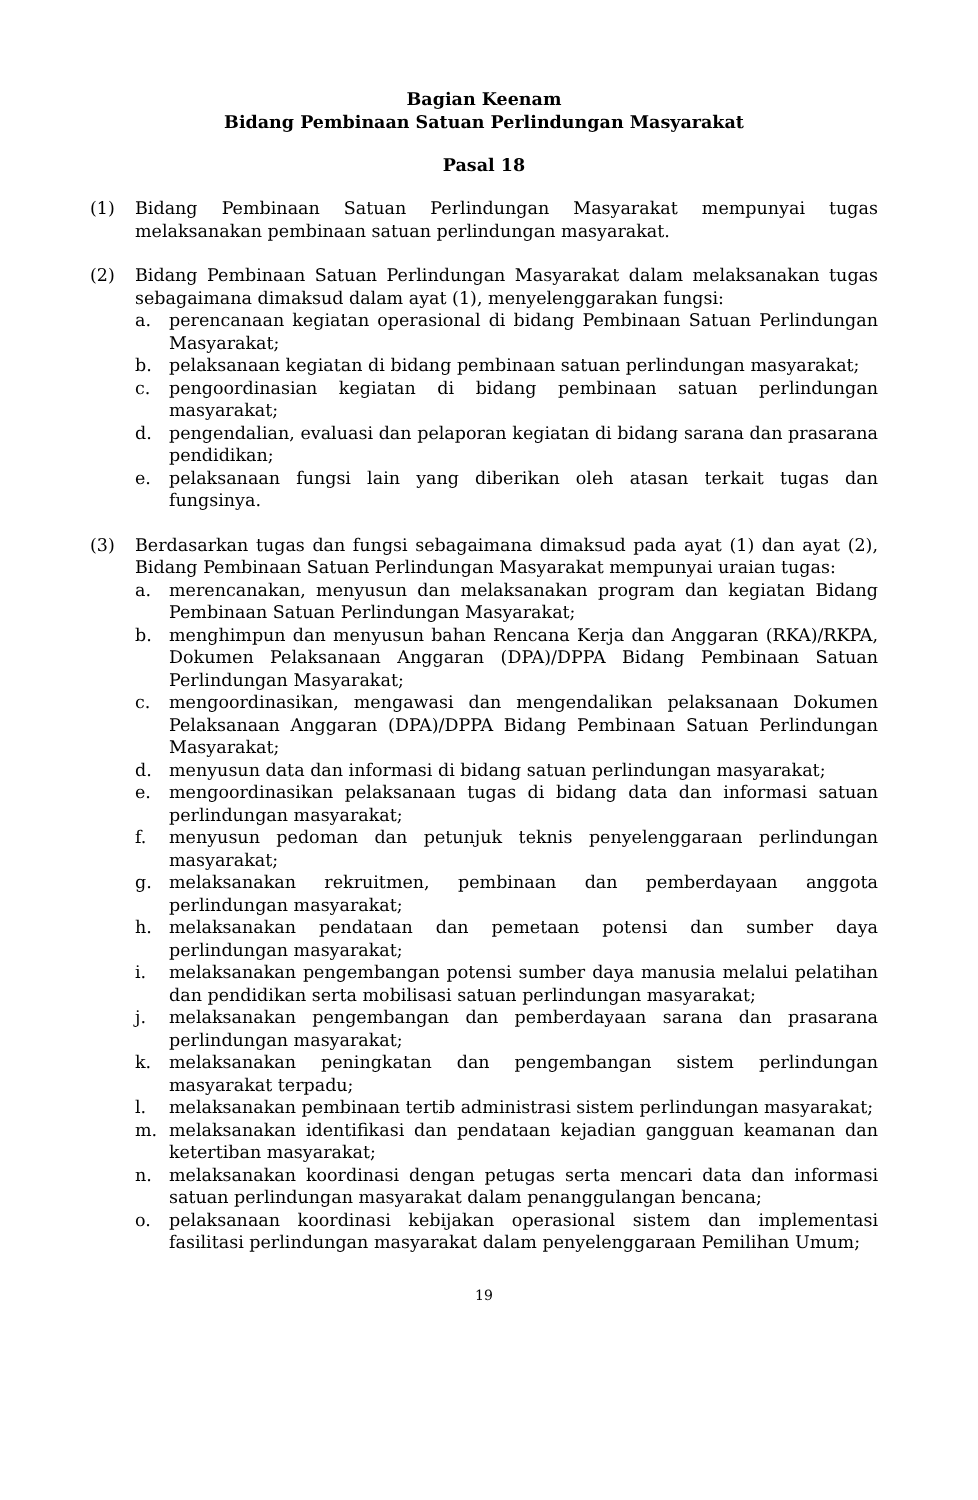Bagian Keenam
Bidang Pembinaan Satuan Perlindungan Masyarakat
Pasal 18
(1) Bidang Pembinaan Satuan Perlindungan Masyarakat mempunyai tugas melaksanakan pembinaan satuan perlindungan masyarakat.
(2) Bidang Pembinaan Satuan Perlindungan Masyarakat dalam melaksanakan tugas sebagaimana dimaksud dalam ayat (1), menyelenggarakan fungsi:
a. perencanaan kegiatan operasional di bidang Pembinaan Satuan Perlindungan Masyarakat;
b. pelaksanaan kegiatan di bidang pembinaan satuan perlindungan masyarakat;
c. pengoordinasian kegiatan di bidang pembinaan satuan perlindungan masyarakat;
d. pengendalian, evaluasi dan pelaporan kegiatan di bidang sarana dan prasarana pendidikan;
e. pelaksanaan fungsi lain yang diberikan oleh atasan terkait tugas dan fungsinya.
(3) Berdasarkan tugas dan fungsi sebagaimana dimaksud pada ayat (1) dan ayat (2), Bidang Pembinaan Satuan Perlindungan Masyarakat mempunyai uraian tugas:
a. merencanakan, menyusun dan melaksanakan program dan kegiatan Bidang Pembinaan Satuan Perlindungan Masyarakat;
b. menghimpun dan menyusun bahan Rencana Kerja dan Anggaran (RKA)/RKPA, Dokumen Pelaksanaan Anggaran (DPA)/DPPA Bidang Pembinaan Satuan Perlindungan Masyarakat;
c. mengoordinasikan, mengawasi dan mengendalikan pelaksanaan Dokumen Pelaksanaan Anggaran (DPA)/DPPA Bidang Pembinaan Satuan Perlindungan Masyarakat;
d. menyusun data dan informasi di bidang satuan perlindungan masyarakat;
e. mengoordinasikan pelaksanaan tugas di bidang data dan informasi satuan perlindungan masyarakat;
f. menyusun pedoman dan petunjuk teknis penyelenggaraan perlindungan masyarakat;
g. melaksanakan rekruitmen, pembinaan dan pemberdayaan anggota perlindungan masyarakat;
h. melaksanakan pendataan dan pemetaan potensi dan sumber daya perlindungan masyarakat;
i. melaksanakan pengembangan potensi sumber daya manusia melalui pelatihan dan pendidikan serta mobilisasi satuan perlindungan masyarakat;
j. melaksanakan pengembangan dan pemberdayaan sarana dan prasarana perlindungan masyarakat;
k. melaksanakan peningkatan dan pengembangan sistem perlindungan masyarakat terpadu;
l. melaksanakan pembinaan tertib administrasi sistem perlindungan masyarakat;
m. melaksanakan identifikasi dan pendataan kejadian gangguan keamanan dan ketertiban masyarakat;
n. melaksanakan koordinasi dengan petugas serta mencari data dan informasi satuan perlindungan masyarakat dalam penanggulangan bencana;
o. pelaksanaan koordinasi kebijakan operasional sistem dan implementasi fasilitasi perlindungan masyarakat dalam penyelenggaraan Pemilihan Umum;
19